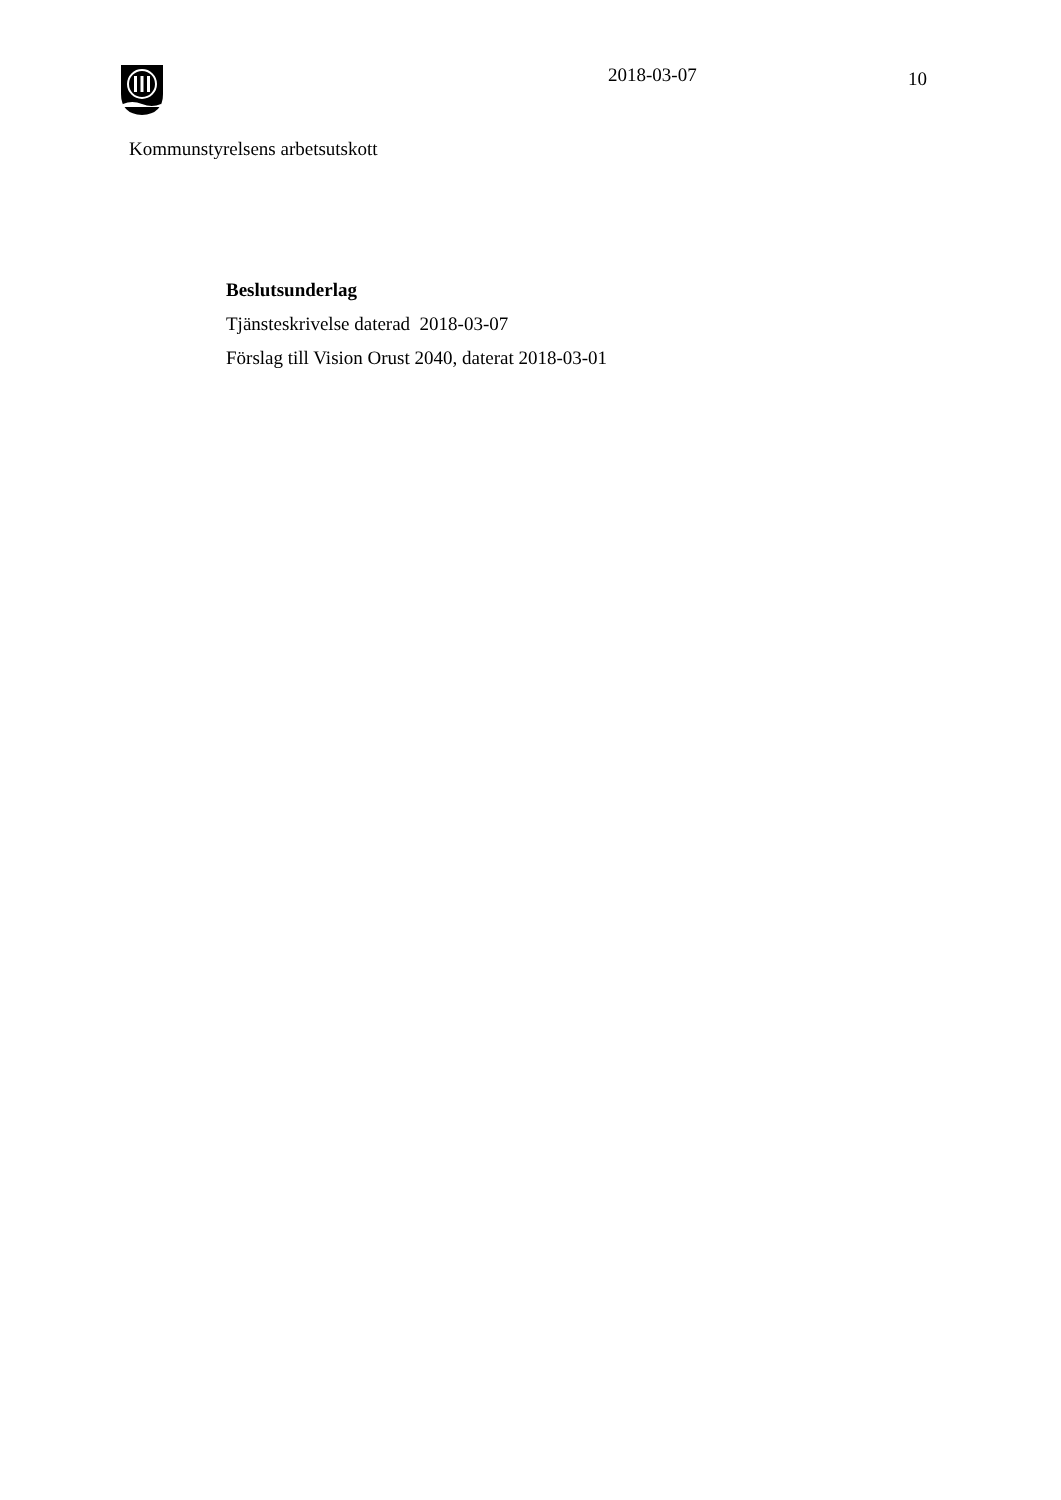2018-03-07
10
Kommunstyrelsens arbetsutskott
Beslutsunderlag
Tjänsteskrivelse daterad 2018-03-07
Förslag till Vision Orust 2040, daterat 2018-03-01